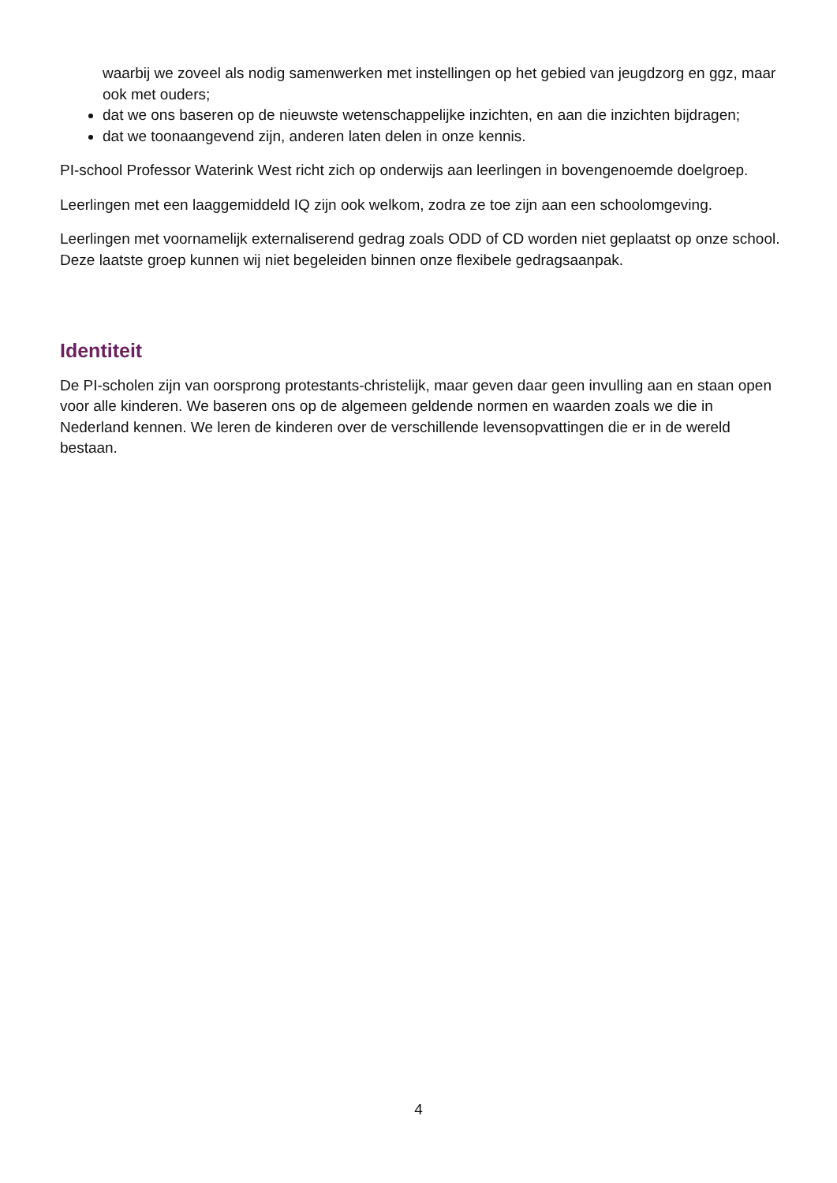waarbij we zoveel als nodig samenwerken met instellingen op het gebied van jeugdzorg en ggz, maar ook met ouders;
dat we ons baseren op de nieuwste wetenschappelijke inzichten, en aan die inzichten bijdragen;
dat we toonaangevend zijn, anderen laten delen in onze kennis.
PI-school Professor Waterink West richt zich op onderwijs aan leerlingen in bovengenoemde doelgroep.
Leerlingen met een laaggemiddeld IQ zijn ook welkom, zodra ze toe zijn aan een schoolomgeving.
Leerlingen met voornamelijk externaliserend gedrag zoals ODD of CD worden niet geplaatst op onze school. Deze laatste groep kunnen wij niet begeleiden binnen onze flexibele gedragsaanpak.
Identiteit
De PI-scholen zijn van oorsprong protestants-christelijk, maar geven daar geen invulling aan en staan open voor alle kinderen. We baseren ons op de algemeen geldende normen en waarden zoals we die in Nederland kennen. We leren de kinderen over de verschillende levensopvattingen die er in de wereld bestaan.
4